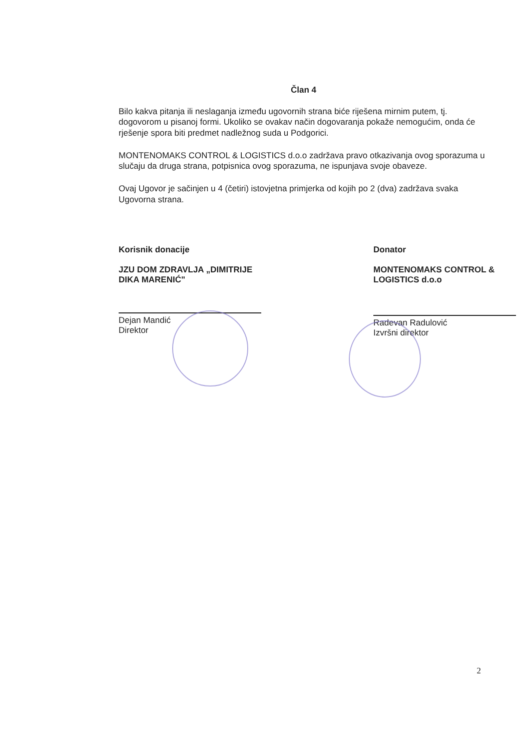Član 4
Bilo kakva pitanja ili neslaganja između ugovornih strana biće riješena mirnim putem, tj. dogovorom u pisanoj formi. Ukoliko se ovakav način dogovaranja pokaže nemogućim, onda će rješenje spora biti predmet nadležnog suda u Podgorici.
MONTENOMAKS CONTROL & LOGISTICS d.o.o zadržava pravo otkazivanja ovog sporazuma u slučaju da druga strana, potpisnica ovog sporazuma, ne ispunjava svoje obaveze.
Ovaj Ugovor je sačinjen u 4 (četiri) istovjetna primjerka od kojih po 2 (dva) zadržava svaka Ugovorna strana.
Korisnik donacije
JZU DOM ZDRAVLJA „DIMITRIJE DIKA MARENIĆ"
Dejan Mandić
Direktor
Donator
MONTENOMAKS CONTROL & LOGISTICS d.o.o
Radevan Radulović
Izvršni direktor
2